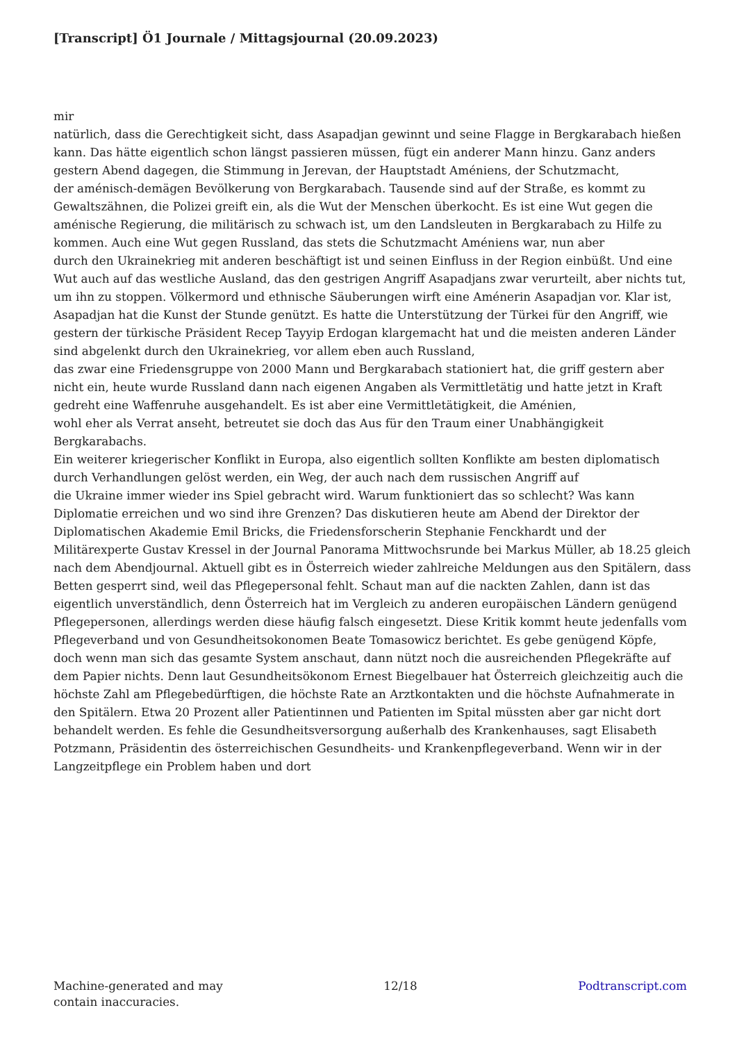[Transcript] Ö1 Journale / Mittagsjournal (20.09.2023)
mir
natürlich, dass die Gerechtigkeit sicht, dass Asapadjan gewinnt und seine Flagge in Bergkarabach hießen kann. Das hätte eigentlich schon längst passieren müssen, fügt ein anderer Mann hinzu. Ganz anders gestern Abend dagegen, die Stimmung in Jerevan, der Hauptstadt Améniens, der Schutzmacht,
der aménisch-demägen Bevölkerung von Bergkarabach. Tausende sind auf der Straße, es kommt zu Gewaltszähnen, die Polizei greift ein, als die Wut der Menschen überkocht. Es ist eine Wut gegen die aménische Regierung, die militärisch zu schwach ist, um den Landsleuten in Bergkarabach zu Hilfe zu kommen. Auch eine Wut gegen Russland, das stets die Schutzmacht Améniens war, nun aber
durch den Ukrainekrieg mit anderen beschäftigt ist und seinen Einfluss in der Region einbüßt. Und eine Wut auch auf das westliche Ausland, das den gestrigen Angriff Asapadjans zwar verurteilt, aber nichts tut, um ihn zu stoppen. Völkermord und ethnische Säuberungen wirft eine Aménerin Asapadjan vor. Klar ist, Asapadjan hat die Kunst der Stunde genützt. Es hatte die Unterstützung der Türkei für den Angriff, wie gestern der türkische Präsident Recep Tayyip Erdogan klargemacht hat und die meisten anderen Länder sind abgelenkt durch den Ukrainekrieg, vor allem eben auch Russland,
das zwar eine Friedensgruppe von 2000 Mann und Bergkarabach stationiert hat, die griff gestern aber nicht ein, heute wurde Russland dann nach eigenen Angaben als Vermittletätig und hatte jetzt in Kraft gedreht eine Waffenruhe ausgehandelt. Es ist aber eine Vermittletätigkeit, die Aménien,
wohl eher als Verrat anseht, betreutet sie doch das Aus für den Traum einer Unabhängigkeit Bergkarabachs.
Ein weiterer kriegerischer Konflikt in Europa, also eigentlich sollten Konflikte am besten diplomatisch durch Verhandlungen gelöst werden, ein Weg, der auch nach dem russischen Angriff auf
die Ukraine immer wieder ins Spiel gebracht wird. Warum funktioniert das so schlecht? Was kann Diplomatie erreichen und wo sind ihre Grenzen? Das diskutieren heute am Abend der Direktor der Diplomatischen Akademie Emil Bricks, die Friedensforscherin Stephanie Fenckhardt und der Militärexperte Gustav Kressel in der Journal Panorama Mittwochsrunde bei Markus Müller, ab 18.25 gleich nach dem Abendjournal. Aktuell gibt es in Österreich wieder zahlreiche Meldungen aus den Spitälern, dass Betten gesperrt sind, weil das Pflegepersonal fehlt. Schaut man auf die nackten Zahlen, dann ist das eigentlich unverständlich, denn Österreich hat im Vergleich zu anderen europäischen Ländern genügend Pflegepersonen, allerdings werden diese häufig falsch eingesetzt. Diese Kritik kommt heute jedenfalls vom Pflegeverband und von Gesundheitsokonomen Beate Tomasowicz berichtet. Es gebe genügend Köpfe,
doch wenn man sich das gesamte System anschaut, dann nützt noch die ausreichenden Pflegekräfte auf dem Papier nichts. Denn laut Gesundheitsökonom Ernest Biegelbauer hat Österreich gleichzeitig auch die höchste Zahl am Pflegebedürftigen, die höchste Rate an Arztkontakten und die höchste Aufnahmerate in den Spitälern. Etwa 20 Prozent aller Patientinnen und Patienten im Spital müssten aber gar nicht dort behandelt werden. Es fehle die Gesundheitsversorgung außerhalb des Krankenhauses, sagt Elisabeth Potzmann, Präsidentin des österreichischen Gesundheits- und Krankenpflegeverband. Wenn wir in der Langzeitpflege ein Problem haben und dort
Machine-generated and may
contain inaccuracies.
12/18 Podtranscript.com